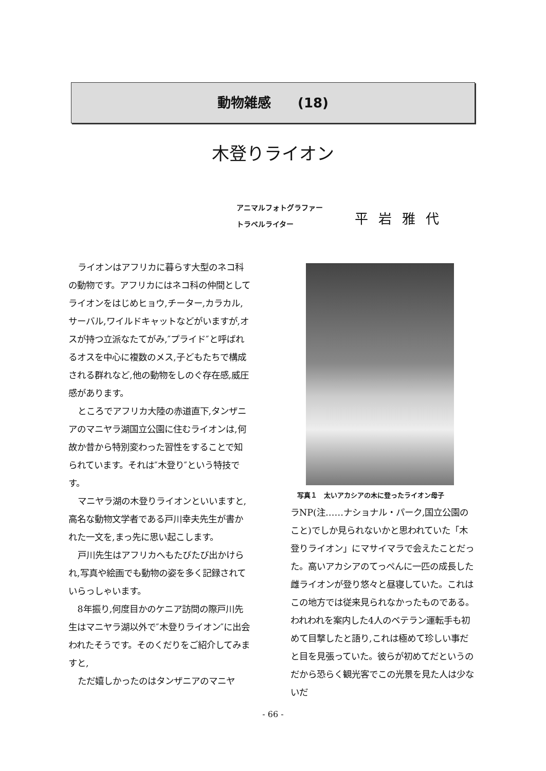動物雑感　　(18)
木登りライオン
アニマルフォトグラファー
トラベルライター
平岩雅代
ライオンはアフリカに暮らす大型のネコ科の動物です。アフリカにはネコ科の仲間としてライオンをはじめヒョウ,チーター,カラカル,サーバル,ワイルドキャットなどがいますが,オスが持つ立派なたてがみ,″プライド″と呼ばれるオスを中心に複数のメス,子どもたちで構成される群れなど,他の動物をしのぐ存在感,威圧感があります。
ところでアフリカ大陸の赤道直下,タンザニアのマニヤラ湖国立公園に住むライオンは,何故か昔から特別変わった習性をすることで知られています。それは″木登り″という特技です。
マニヤラ湖の木登りライオンといいますと,高名な動物文学者である戸川幸夫先生が書かれた一文を,まっ先に思い起こします。
戸川先生はアフリカへもたびたび出かけられ,写真や絵画でも動物の姿を多く記録されていらっしゃいます。
8年振り,何度目かのケニア訪問の際戸川先生はマニヤラ湖以外で″木登りライオン″に出会われたそうです。そのくだりをご紹介してみますと,
ただ嬉しかったのはタンザニアのマニヤ
写真１　太いアカシアの木に登ったライオン母子
ラNP(注……ナショナル・パーク,国立公園のこと)でしか見られないかと思われていた「木登りライオン」にマサイマラで会えたことだった。高いアカシアのてっぺんに一匹の成長した雌ライオンが登り悠々と昼寝していた。これはこの地方では従来見られなかったものである。われわれを案内した4人のベテラン運転手も初めて目撃したと語り,これは極めて珍しい事だと目を見張っていた。彼らが初めてだというのだから恐らく観光客でこの光景を見た人は少ないだ
- 66 -